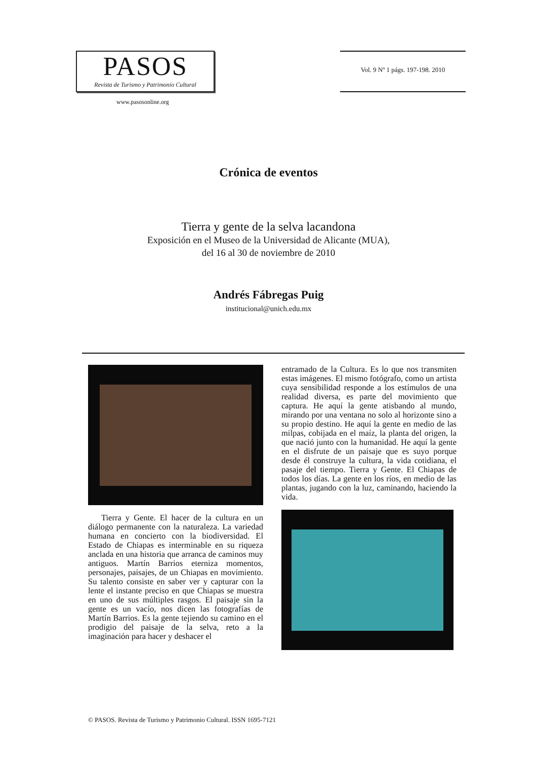PASOS
Revista de Turismo y Patrimonio Cultural
Vol. 9 Nº 1 págs. 197-198. 2010
www.pasosonline.org
Crónica de eventos
Tierra y gente de la selva lacandona
Exposición en el Museo de la Universidad de Alicante (MUA),
del 16 al 30 de noviembre de 2010
Andrés Fábregas Puig
institucional@unich.edu.mx
Tierra y Gente. El hacer de la cultura en un diálogo permanente con la naturaleza. La variedad humana en concierto con la biodiversidad. El Estado de Chiapas es interminable en su riqueza anclada en una historia que arranca de caminos muy antiguos. Martín Barrios eterniza momentos, personajes, paisajes, de un Chiapas en movimiento. Su talento consiste en saber ver y capturar con la lente el instante preciso en que Chiapas se muestra en uno de sus múltiples rasgos. El paisaje sin la gente es un vacío, nos dicen las fotografías de Martín Barrios. Es la gente tejiendo su camino en el prodigio del paisaje de la selva, reto a la imaginación para hacer y deshacer el
entramado de la Cultura. Es lo que nos transmiten estas imágenes. El mismo fotógrafo, como un artista cuya sensibilidad responde a los estímulos de una realidad diversa, es parte del movimiento que captura. He aquí la gente atisbando al mundo, mirando por una ventana no solo al horizonte sino a su propio destino. He aquí la gente en medio de las milpas, cobijada en el maíz, la planta del origen, la que nació junto con la humanidad. He aquí la gente en el disfrute de un paisaje que es suyo porque desde él construye la cultura, la vida cotidiana, el pasaje del tiempo. Tierra y Gente. El Chiapas de todos los días. La gente en los ríos, en medio de las plantas, jugando con la luz, caminando, haciendo la vida.
© PASOS. Revista de Turismo y Patrimonio Cultural. ISSN 1695-7121